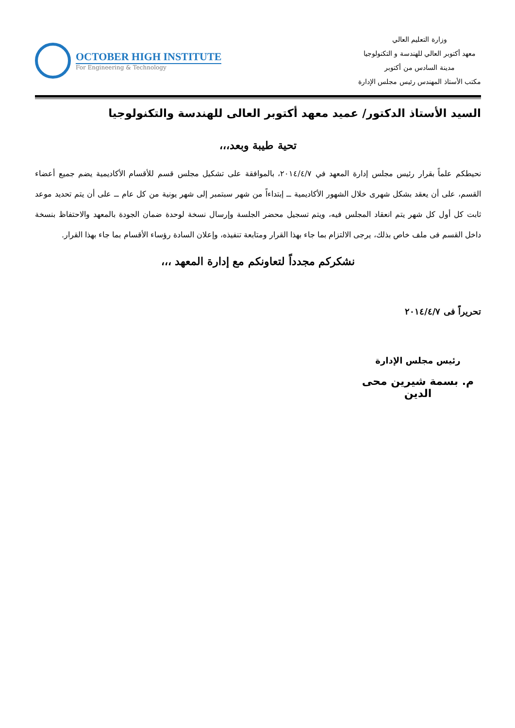وزارة التعليم العالي
معهد أكتوبر العالي للهندسة و التكنولوجيا
مدينة السادس من أكتوبر
مكتب الأستاذ المهندس رئيس مجلس الإدارة
OCTOBER HIGH INSTITUTE
For Engineering & Technology
السيد الأستاذ الدكتور/ عميد معهد أكتوبر العالى للهندسة والتكنولوجيا
تحية طيبة وبعد،،،
نحيطكم علماً بقرار رئيس مجلس إدارة المعهد في ٢٠١٤/٤/٧، بالموافقة على تشكيل مجلس قسم للأقسام الأكاديمية يضم جميع أعضاء القسم، على أن يعقد بشكل شهرى خلال الشهور الأكاديمية ــ إبتداءاً من شهر سبتمبر إلى شهر يونية من كل عام ــ على أن يتم تحديد موعد ثابت كل أول كل شهر يتم انعقاد المجلس فيه، ويتم تسجيل محضر الجلسة وإرسال نسخة لوحدة ضمان الجودة بالمعهد والاحتفاظ بنسخة داخل القسم فى ملف خاص بذلك، يرجى الالتزام بما جاء بهذا القرار ومتابعة تنفيذه، وإعلان السادة رؤساء الأقسام بما جاء بهذا القرار.
نشكركم مجدداً لتعاونكم مع إدارة المعهد ،،،
تحريراً فى ٢٠١٤/٤/٧
رئيس مجلس الإدارة
م. بسمة شيرين محى الدين